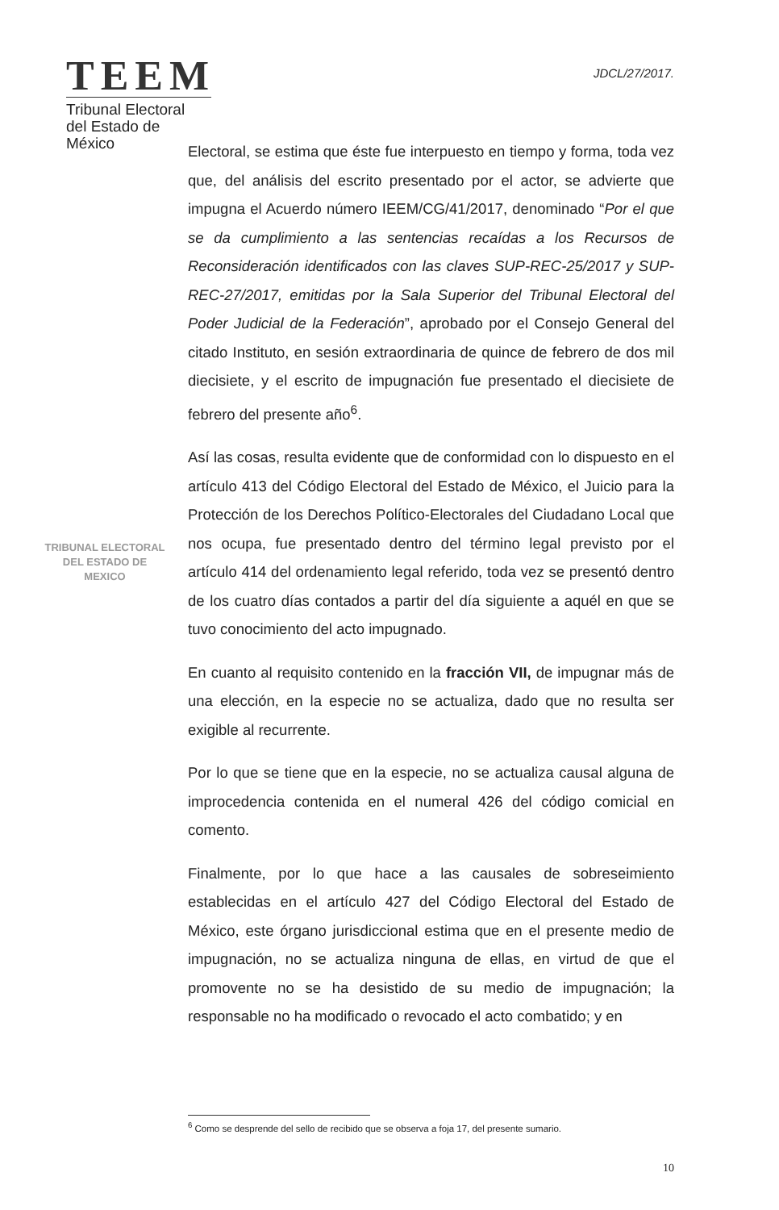TEEM
Tribunal Electoral
del Estado de México
JDCL/27/2017.
TRIBUNAL ELECTORAL
DEL ESTADO DE
MEXICO
Electoral, se estima que éste fue interpuesto en tiempo y forma, toda vez que, del análisis del escrito presentado por el actor, se advierte que impugna el Acuerdo número IEEM/CG/41/2017, denominado “Por el que se da cumplimiento a las sentencias recaídas a los Recursos de Reconsideración identificados con las claves SUP-REC-25/2017 y SUP-REC-27/2017, emitidas por la Sala Superior del Tribunal Electoral del Poder Judicial de la Federación”, aprobado por el Consejo General del citado Instituto, en sesión extraordinaria de quince de febrero de dos mil diecisiete, y el escrito de impugnación fue presentado el diecisiete de febrero del presente año<sup>6</sup>.
Así las cosas, resulta evidente que de conformidad con lo dispuesto en el artículo 413 del Código Electoral del Estado de México, el Juicio para la Protección de los Derechos Político-Electorales del Ciudadano Local que nos ocupa, fue presentado dentro del término legal previsto por el artículo 414 del ordenamiento legal referido, toda vez se presentó dentro de los cuatro días contados a partir del día siguiente a aquél en que se tuvo conocimiento del acto impugnado.
En cuanto al requisito contenido en la fracción VII, de impugnar más de una elección, en la especie no se actualiza, dado que no resulta ser exigible al recurrente.
Por lo que se tiene que en la especie, no se actualiza causal alguna de improcedencia contenida en el numeral 426 del código comicial en comento.
Finalmente, por lo que hace a las causales de sobreseimiento establecidas en el artículo 427 del Código Electoral del Estado de México, este órgano jurisdiccional estima que en el presente medio de impugnación, no se actualiza ninguna de ellas, en virtud de que el promovente no se ha desistido de su medio de impugnación; la responsable no ha modificado o revocado el acto combatido; y en
<sup>6</sup> Como se desprende del sello de recibido que se observa a foja 17, del presente sumario.
10